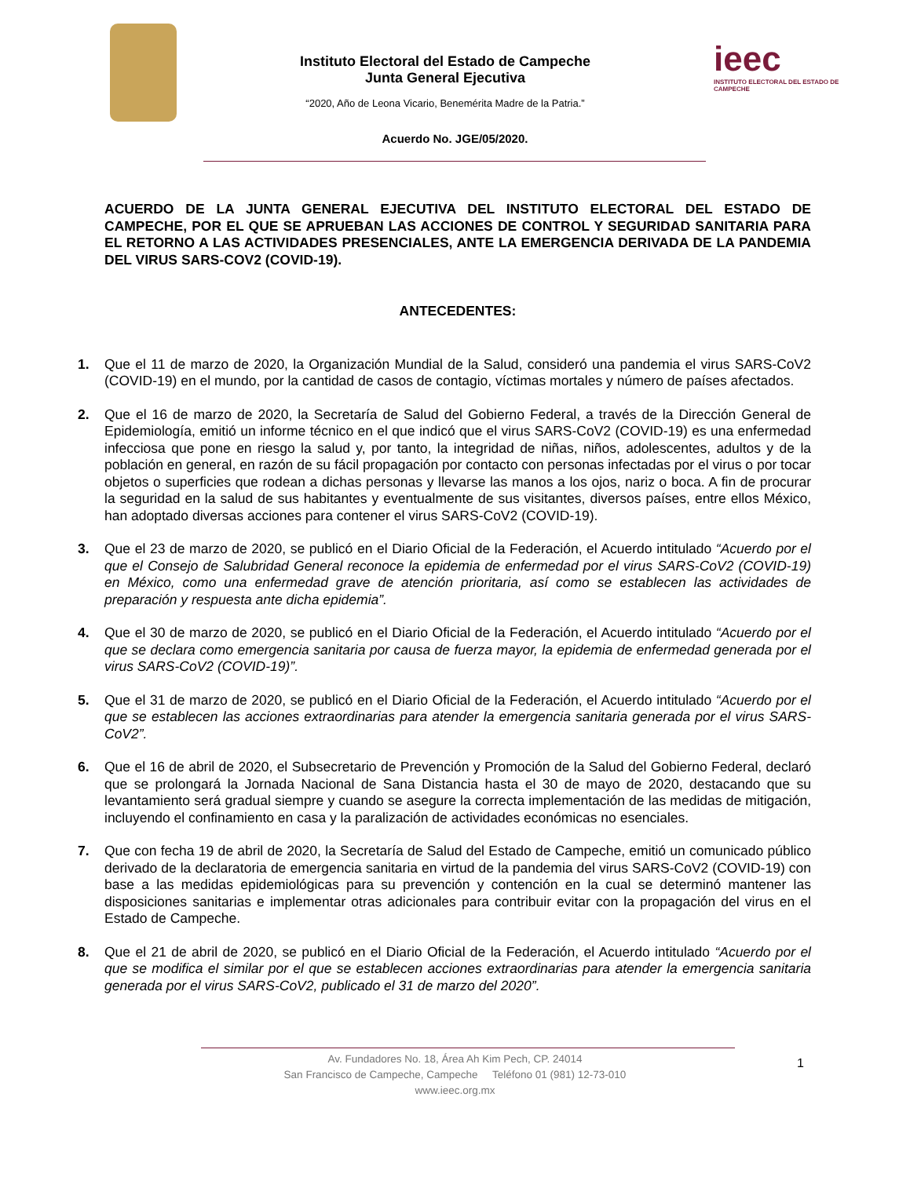Instituto Electoral del Estado de Campeche
Junta General Ejecutiva
“2020, Año de Leona Vicario, Benemérita Madre de la Patria.”
ieec
INSTITUTO ELECTORAL DEL ESTADO DE CAMPECHE
Acuerdo No. JGE/05/2020.
ACUERDO DE LA JUNTA GENERAL EJECUTIVA DEL INSTITUTO ELECTORAL DEL ESTADO DE CAMPECHE, POR EL QUE SE APRUEBAN LAS ACCIONES DE CONTROL Y SEGURIDAD SANITARIA PARA EL RETORNO A LAS ACTIVIDADES PRESENCIALES, ANTE LA EMERGENCIA DERIVADA DE LA PANDEMIA DEL VIRUS SARS-COV2 (COVID-19).
ANTECEDENTES:
1. Que el 11 de marzo de 2020, la Organización Mundial de la Salud, consideró una pandemia el virus SARS-CoV2 (COVID-19) en el mundo, por la cantidad de casos de contagio, víctimas mortales y número de países afectados.
2. Que el 16 de marzo de 2020, la Secretaría de Salud del Gobierno Federal, a través de la Dirección General de Epidemiología, emitió un informe técnico en el que indicó que el virus SARS-CoV2 (COVID-19) es una enfermedad infecciosa que pone en riesgo la salud y, por tanto, la integridad de niñas, niños, adolescentes, adultos y de la población en general, en razón de su fácil propagación por contacto con personas infectadas por el virus o por tocar objetos o superficies que rodean a dichas personas y llevarse las manos a los ojos, nariz o boca. A fin de procurar la seguridad en la salud de sus habitantes y eventualmente de sus visitantes, diversos países, entre ellos México, han adoptado diversas acciones para contener el virus SARS-CoV2 (COVID-19).
3. Que el 23 de marzo de 2020, se publicó en el Diario Oficial de la Federación, el Acuerdo intitulado “Acuerdo por el que el Consejo de Salubridad General reconoce la epidemia de enfermedad por el virus SARS-CoV2 (COVID-19) en México, como una enfermedad grave de atención prioritaria, así como se establecen las actividades de preparación y respuesta ante dicha epidemia”.
4. Que el 30 de marzo de 2020, se publicó en el Diario Oficial de la Federación, el Acuerdo intitulado “Acuerdo por el que se declara como emergencia sanitaria por causa de fuerza mayor, la epidemia de enfermedad generada por el virus SARS-CoV2 (COVID-19)”.
5. Que el 31 de marzo de 2020, se publicó en el Diario Oficial de la Federación, el Acuerdo intitulado “Acuerdo por el que se establecen las acciones extraordinarias para atender la emergencia sanitaria generada por el virus SARS-CoV2”.
6. Que el 16 de abril de 2020, el Subsecretario de Prevención y Promoción de la Salud del Gobierno Federal, declaró que se prolongará la Jornada Nacional de Sana Distancia hasta el 30 de mayo de 2020, destacando que su levantamiento será gradual siempre y cuando se asegure la correcta implementación de las medidas de mitigación, incluyendo el confinamiento en casa y la paralización de actividades económicas no esenciales.
7. Que con fecha 19 de abril de 2020, la Secretaría de Salud del Estado de Campeche, emitió un comunicado público derivado de la declaratoria de emergencia sanitaria en virtud de la pandemia del virus SARS-CoV2 (COVID-19) con base a las medidas epidemiológicas para su prevención y contención en la cual se determinó mantener las disposiciones sanitarias e implementar otras adicionales para contribuir evitar con la propagación del virus en el Estado de Campeche.
8. Que el 21 de abril de 2020, se publicó en el Diario Oficial de la Federación, el Acuerdo intitulado “Acuerdo por el que se modifica el similar por el que se establecen acciones extraordinarias para atender la emergencia sanitaria generada por el virus SARS-CoV2, publicado el 31 de marzo del 2020”.
1
Av. Fundadores No. 18, Área Ah Kim Pech, CP. 24014
San Francisco de Campeche, Campeche Teléfono 01 (981) 12-73-010
www.ieec.org.mx